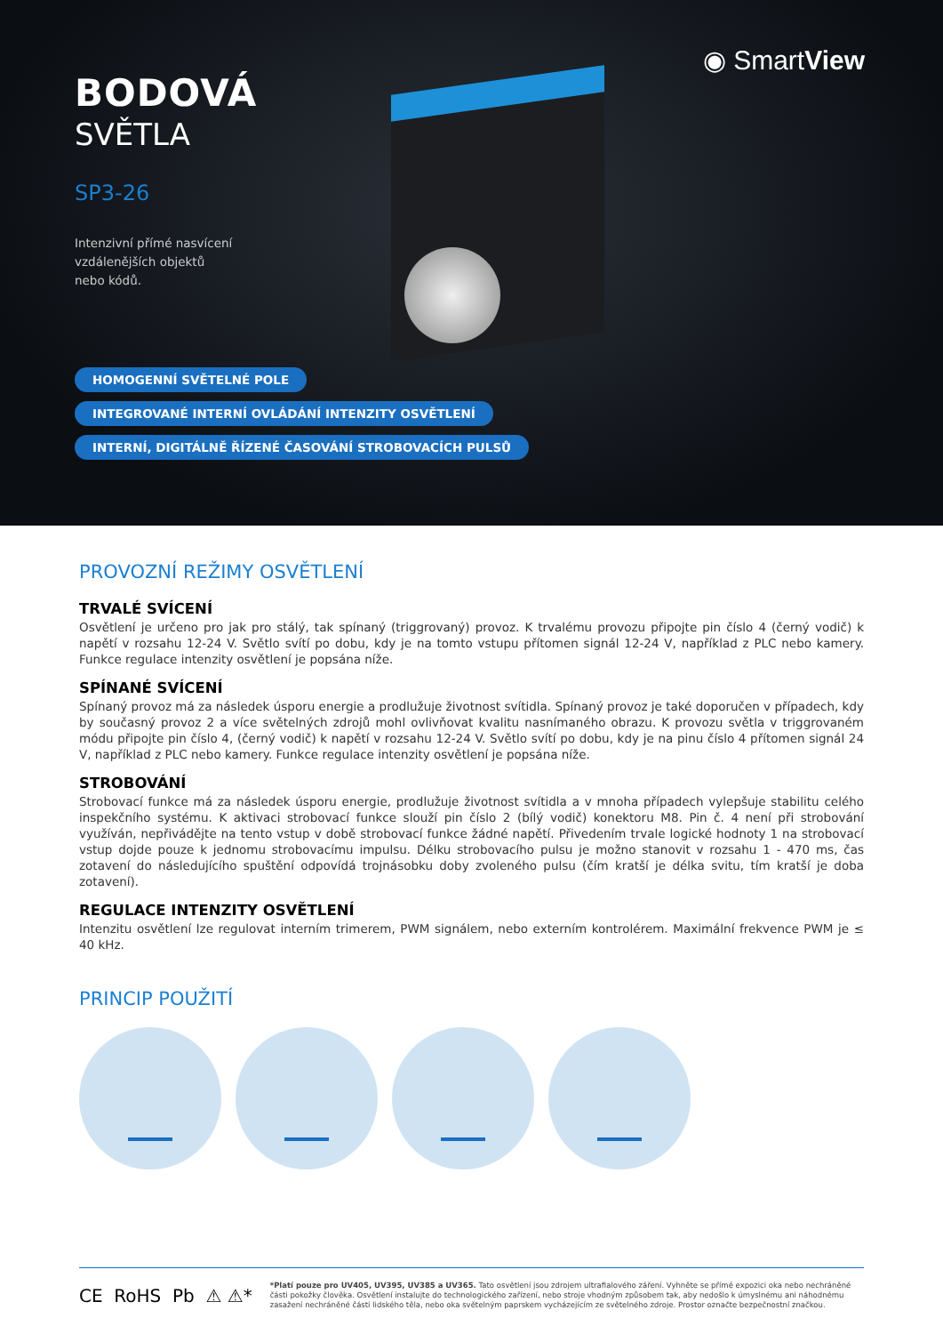◉ SmartView
BODOVÁ
SVĚTLA
SP3-26
Intenzivní přímé nasvícení
vzdálenějších objektů
nebo kódů.
HOMOGENNÍ SVĚTELNÉ POLE
INTEGROVANÉ INTERNÍ OVLÁDÁNÍ INTENZITY OSVĚTLENÍ
INTERNÍ, DIGITÁLNĚ ŘÍZENÉ ČASOVÁNÍ STROBOVACÍCH PULSŮ
PROVOZNÍ REŽIMY OSVĚTLENÍ
TRVALÉ SVÍCENÍ
Osvětlení je určeno pro jak pro stálý, tak spínaný (triggrovaný) provoz. K trvalému provozu připojte pin číslo 4 (černý vodič) k napětí v rozsahu 12-24 V. Světlo svítí po dobu, kdy je na tomto vstupu přítomen signál 12-24 V, například z PLC nebo kamery. Funkce regulace intenzity osvětlení je popsána níže.
SPÍNANÉ SVÍCENÍ
Spínaný provoz má za následek úsporu energie a prodlužuje životnost svítidla. Spínaný provoz je také doporučen v případech, kdy by současný provoz 2 a více světelných zdrojů mohl ovlivňovat kvalitu nasnímaného obrazu. K provozu světla v triggrovaném módu připojte pin číslo 4, (černý vodič) k napětí v rozsahu 12-24 V. Světlo svítí po dobu, kdy je na pinu číslo 4 přítomen signál 24 V, například z PLC nebo kamery. Funkce regulace intenzity osvětlení je popsána níže.
STROBOVÁNÍ
Strobovací funkce má za následek úsporu energie, prodlužuje životnost svítidla a v mnoha případech vylepšuje stabilitu celého inspekčního systému. K aktivaci strobovací funkce slouží pin číslo 2 (bílý vodič) konektoru M8. Pin č. 4 není při strobování využíván, nepřivádějte na tento vstup v době strobovací funkce žádné napětí. Přivedením trvale logické hodnoty 1 na strobovací vstup dojde pouze k jednomu strobovacímu impulsu. Délku strobovacího pulsu je možno stanovit v rozsahu 1 - 470 ms, čas zotavení do následujícího spuštění odpovídá trojnásobku doby zvoleného pulsu (čím kratší je délka svitu, tím kratší je doba zotavení).
REGULACE INTENZITY OSVĚTLENÍ
Intenzitu osvětlení lze regulovat interním trimerem, PWM signálem, nebo externím kontrolérem. Maximální frekvence PWM je ≤ 40 kHz.
PRINCIP POUŽITÍ
CE RoHS Pb ⚠ ⚠*
*Platí pouze pro UV405, UV395, UV385 a UV365. Tato osvětlení jsou zdrojem ultrafialového záření. Vyhněte se přímé expozici oka nebo nechráněné části pokožky člověka. Osvětlení instalujte do technologického zařízení, nebo stroje vhodným způsobem tak, aby nedošlo k úmyslnému ani náhodnému zasažení nechráněné části lidského těla, nebo oka světelným paprskem vycházejícím ze světelného zdroje. Prostor označte bezpečnostní značkou.